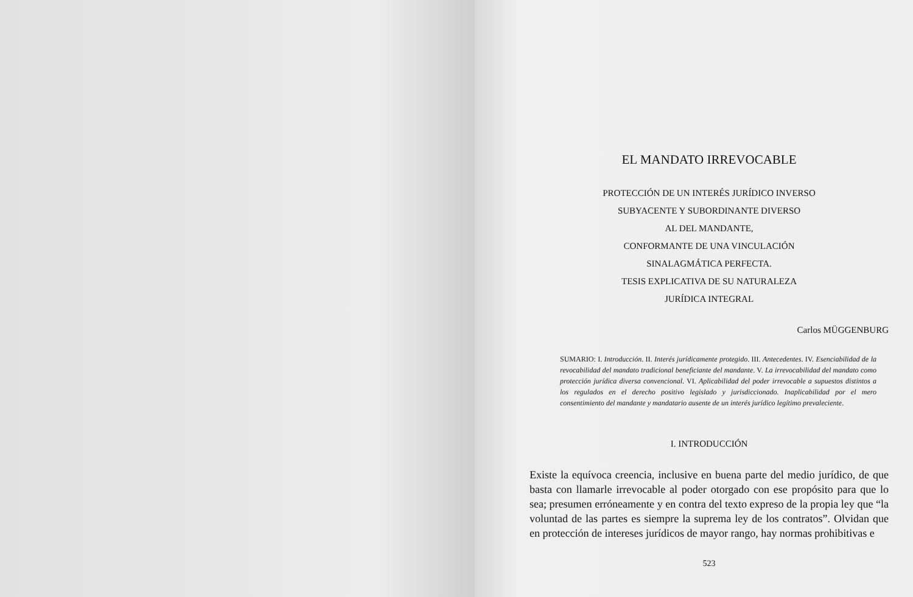EL MANDATO IRREVOCABLE
PROTECCIÓN DE UN INTERÉS JURÍDICO INVERSO
SUBYACENTE Y SUBORDINANTE DIVERSO
AL DEL MANDANTE,
CONFORMANTE DE UNA VINCULACIÓN
SINALAGMÁTICA PERFECTA.
TESIS EXPLICATIVA DE SU NATURALEZA
JURÍDICA INTEGRAL
Carlos MÜGGENBURG
SUMARIO: I. Introducción. II. Interés jurídicamente protegido. III. Antecedentes. IV. Esenciabilidad de la revocabilidad del mandato tradicional beneficiante del mandante. V. La irrevocabilidad del mandato como protección jurídica diversa convencional. VI. Aplicabilidad del poder irrevocable a supuestos distintos a los regulados en el derecho positivo legislado y jurisdiccionado. Inaplicabilidad por el mero consentimiento del mandante y mandatario ausente de un interés jurídico legítimo prevaleciente.
I. INTRODUCCIÓN
Existe la equívoca creencia, inclusive en buena parte del medio jurídico, de que basta con llamarle irrevocable al poder otorgado con ese propósito para que lo sea; presumen erróneamente y en contra del texto expreso de la propia ley que “la voluntad de las partes es siempre la suprema ley de los contratos”. Olvidan que en protección de intereses jurídicos de mayor rango, hay normas prohibitivas e
523